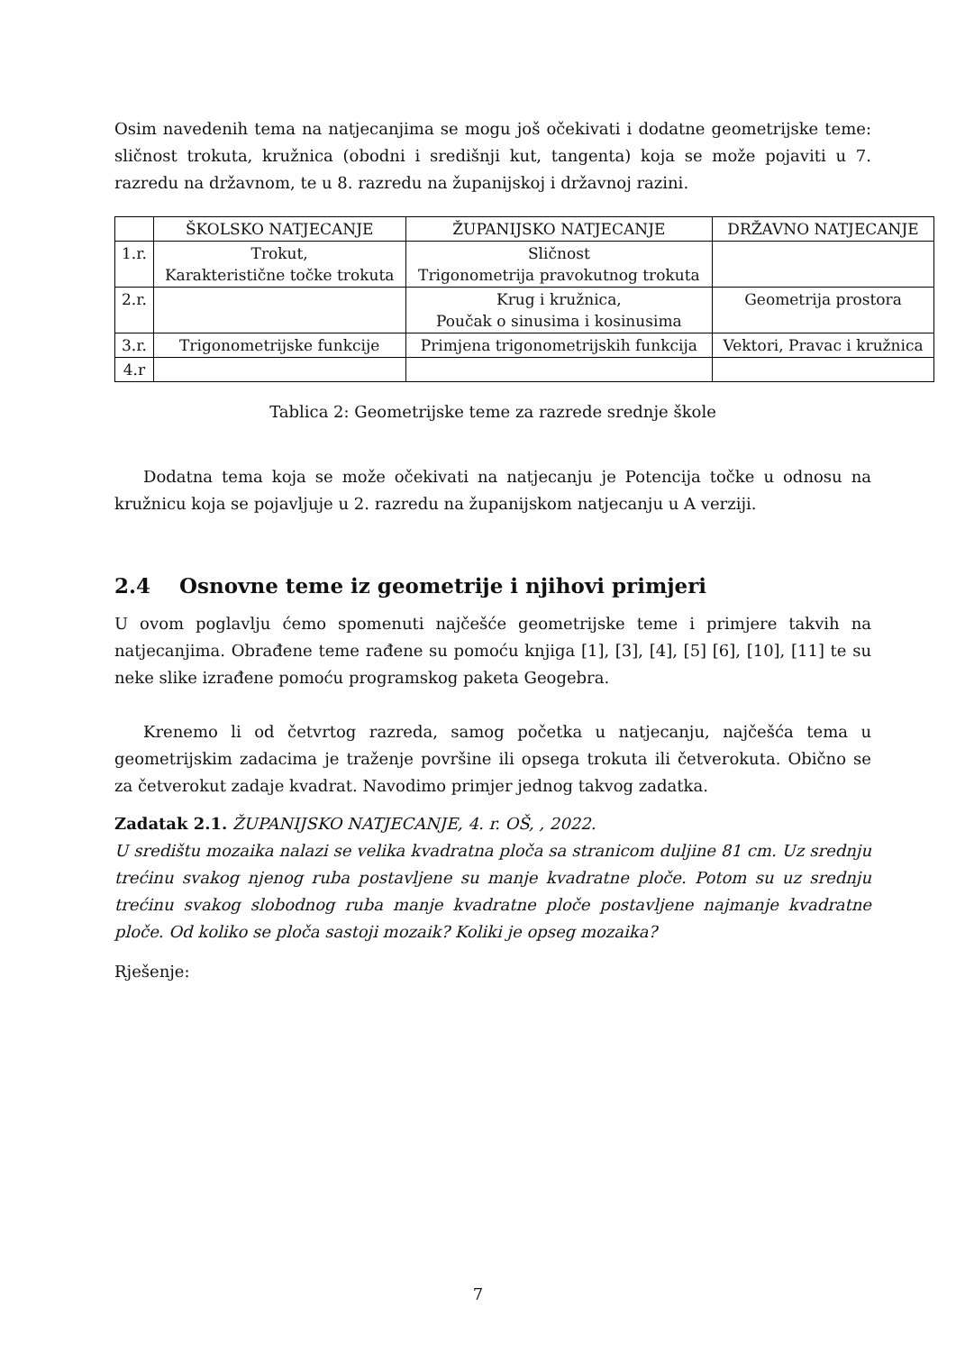Osim navedenih tema na natjecanjima se mogu još očekivati i dodatne geometrijske teme: sličnost trokuta, kružnica (obodni i središnji kut, tangenta) koja se može pojaviti u 7. razredu na državnom, te u 8. razredu na županijskoj i državnoj razini.
| | ŠKOLSKO NATJECANJE | ŽUPANIJSKO NATJECANJE | DRŽAVNO NATJECANJE |
| --- | --- | --- | --- |
| 1.r. | Trokut, Karakteristične točke trokuta | Sličnost Trigonometrija pravokutnog trokuta | |
| 2.r. | | Krug i kružnica, Poučak o sinusima i kosinusima | Geometrija prostora |
| 3.r. | Trigonometrijske funkcije | Primjena trigonometrijskih funkcija | Vektori, Pravac i kružnica |
| 4.r | | | |
Tablica 2: Geometrijske teme za razrede srednje škole
Dodatna tema koja se može očekivati na natjecanju je Potencija točke u odnosu na kružnicu koja se pojavljuje u 2. razredu na županijskom natjecanju u A verziji.
2.4 Osnovne teme iz geometrije i njihovi primjeri
U ovom poglavlju ćemo spomenuti najčešće geometrijske teme i primjere takvih na natjecanjima. Obrađene teme rađene su pomoću knjiga [1], [3], [4], [5] [6], [10], [11] te su neke slike izrađene pomoću programskog paketa Geogebra.
Krenemo li od četvrtog razreda, samog početka u natjecanju, najčešća tema u geometrijskim zadacima je traženje površine ili opsega trokuta ili četverokuta. Obično se za četverokut zadaje kvadrat. Navodimo primjer jednog takvog zadatka.
Zadatak 2.1. ŽUPANIJSKO NATJECANJE, 4. r. OŠ, , 2022.
U središtu mozaika nalazi se velika kvadratna ploča sa stranicom duljine 81 cm. Uz srednju trećinu svakog njenog ruba postavljene su manje kvadratne ploče. Potom su uz srednju trećinu svakog slobodnog ruba manje kvadratne ploče postavljene najmanje kvadratne ploče. Od koliko se ploča sastoji mozaik? Koliki je opseg mozaika?
Rješenje:
7